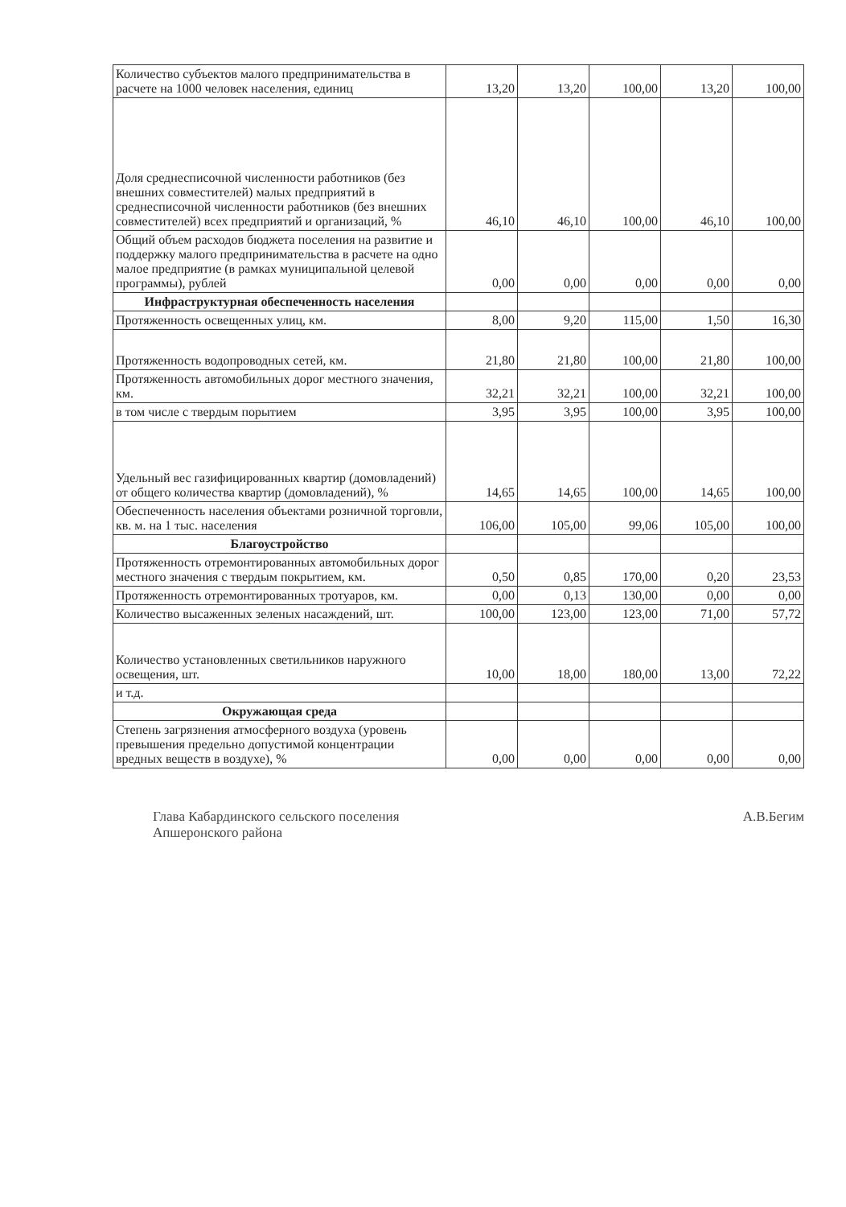| Количество субъектов малого предпринимательства в расчете на 1000 человек населения, единиц | 13,20 | 13,20 | 100,00 | 13,20 | 100,00 |
| Доля среднесписочной численности работников (без внешних совместителей) малых предприятий в среднесписочной численности работников (без внешних совместителей) всех предприятий и организаций, % | 46,10 | 46,10 | 100,00 | 46,10 | 100,00 |
| Общий объем расходов бюджета поселения на развитие и поддержку малого предпринимательства в расчете на одно малое предприятие (в рамках муниципальной целевой программы), рублей | 0,00 | 0,00 | 0,00 | 0,00 | 0,00 |
| Инфраструктурная обеспеченность населения | | | | | |
| Протяженность освещенных улиц, км. | 8,00 | 9,20 | 115,00 | 1,50 | 16,30 |
| Протяженность водопроводных сетей, км. | 21,80 | 21,80 | 100,00 | 21,80 | 100,00 |
| Протяженность автомобильных дорог местного значения, км. | 32,21 | 32,21 | 100,00 | 32,21 | 100,00 |
| в том числе с твердым порытием | 3,95 | 3,95 | 100,00 | 3,95 | 100,00 |
| Удельный вес газифицированных квартир (домовладений) от общего количества квартир (домовладений), % | 14,65 | 14,65 | 100,00 | 14,65 | 100,00 |
| Обеспеченность населения объектами розничной торговли, кв. м. на 1 тыс. населения | 106,00 | 105,00 | 99,06 | 105,00 | 100,00 |
| Благоустройство | | | | | |
| Протяженность отремонтированных автомобильных дорог местного значения с твердым покрытием, км. | 0,50 | 0,85 | 170,00 | 0,20 | 23,53 |
| Протяженность отремонтированных тротуаров, км. | 0,00 | 0,13 | 130,00 | 0,00 | 0,00 |
| Количество высаженных зеленых насаждений, шт. | 100,00 | 123,00 | 123,00 | 71,00 | 57,72 |
| Количество установленных светильников наружного освещения, шт. | 10,00 | 18,00 | 180,00 | 13,00 | 72,22 |
| и т.д. | | | | | |
| Окружающая среда | | | | | |
| Степень загрязнения атмосферного воздуха (уровень превышения предельно допустимой концентрации вредных веществ в воздухе), % | 0,00 | 0,00 | 0,00 | 0,00 | 0,00 |
Глава Кабардинского сельского поселения
Апшеронского района
А.В.Бегим